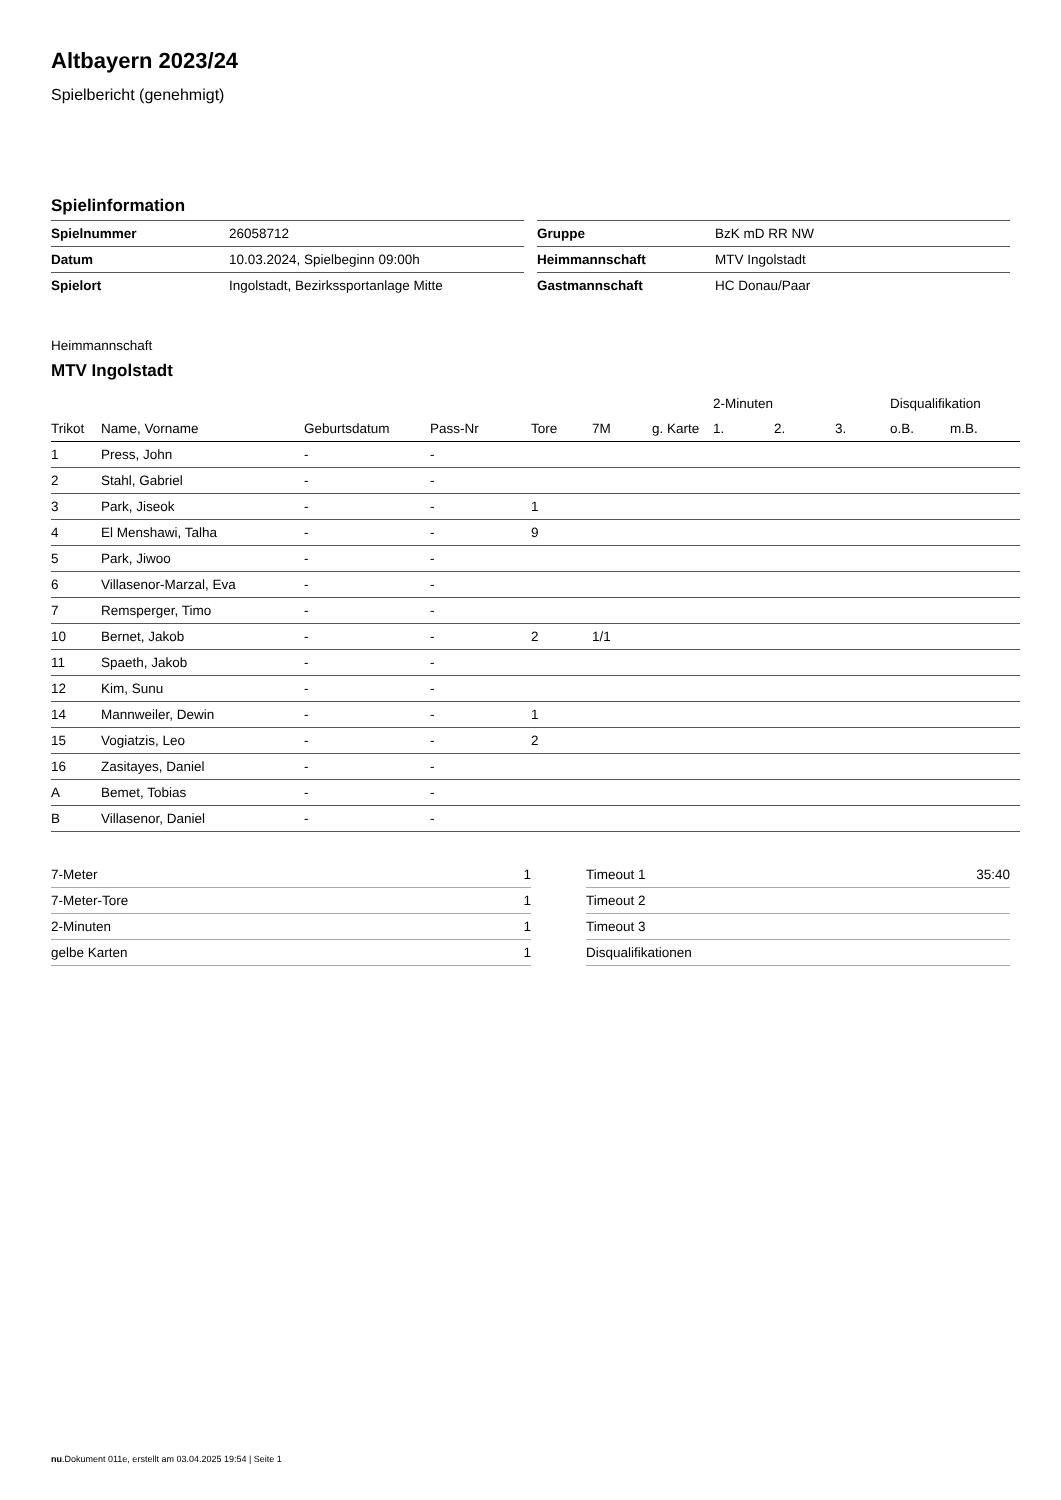Altbayern 2023/24
Spielbericht (genehmigt)
Spielinformation
| Spielnummer | 26058712 |
| Datum | 10.03.2024, Spielbeginn 09:00h |
| Spielort | Ingolstadt, Bezirkssportanlage Mitte |
| Gruppe | BzK mD RR NW |
| Heimmannschaft | MTV Ingolstadt |
| Gastmannschaft | HC Donau/Paar |
Heimmannschaft
MTV Ingolstadt
| | | | | | | | 2-Minuten | | | Disqualifikation | |
| --- | --- | --- | --- | --- | --- | --- | --- | --- | --- | --- | --- |
| Trikot | Name, Vorname | Geburtsdatum | Pass-Nr | Tore | 7M | g. Karte | 1. | 2. | 3. | o.B. | m.B. |
| 1 | Press, John | - | - | | | | | | | | |
| 2 | Stahl, Gabriel | - | - | | | | | | | | |
| 3 | Park, Jiseok | - | - | 1 | | | | | | | |
| 4 | El Menshawi, Talha | - | - | 9 | | | | | | | |
| 5 | Park, Jiwoo | - | - | | | | | | | | |
| 6 | Villasenor-Marzal, Eva | - | - | | | | | | | | |
| 7 | Remsperger, Timo | - | - | | | | | | | | |
| 10 | Bernet, Jakob | - | - | 2 | 1/1 | | | | | | |
| 11 | Spaeth, Jakob | - | - | | | | | | | | |
| 12 | Kim, Sunu | - | - | | | | | | | | |
| 14 | Mannweiler, Dewin | - | - | 1 | | | | | | | |
| 15 | Vogiatzis, Leo | - | - | 2 | | | | | | | |
| 16 | Zasitayes, Daniel | - | - | | | | | | | | |
| A | Bemet, Tobias | - | - | | | | | | | | |
| B | Villasenor, Daniel | - | - | | | | | | | | |
| 7-Meter | 1 |
| 7-Meter-Tore | 1 |
| 2-Minuten | 1 |
| gelbe Karten | 1 |
| Timeout 1 | 35:40 |
| Timeout 2 | |
| Timeout 3 | |
| Disqualifikationen | |
nu.Dokument 011e, erstellt am 03.04.2025 19:54 | Seite 1